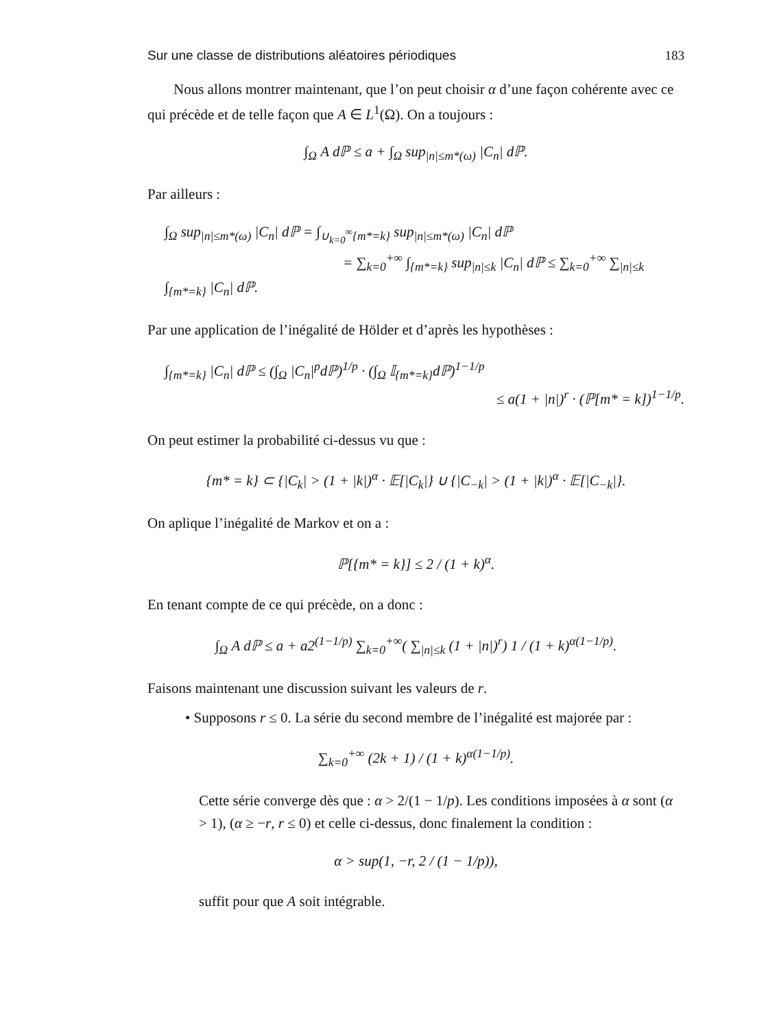Sur une classe de distributions aléatoires périodiques 183
Nous allons montrer maintenant, que l’on peut choisir α d’une façon cohérente avec ce qui précède et de telle façon que A ∈ L<sup>1</sup>(Ω). On a toujours :
∫<sub>Ω</sub> A dℙ ≤ a + ∫<sub>Ω</sub> sup<sub>|n|≤m*(ω)</sub> |C<sub>n</sub>| dℙ.
Par ailleurs :
∫<sub>Ω</sub> sup<sub>|n|≤m*(ω)</sub> |C<sub>n</sub>| dℙ = ∫<sub>∪<sub>k=0</sub><sup>∞</sup>{m*=k}</sub> sup<sub>|n|≤m*(ω)</sub> |C<sub>n</sub>| dℙ
= ∑<sub>k=0</sub><sup>+∞</sup> ∫<sub>{m*=k}</sub> sup<sub>|n|≤k</sub> |C<sub>n</sub>| dℙ ≤ ∑<sub>k=0</sub><sup>+∞</sup> ∑<sub>|n|≤k</sub> ∫<sub>{m*=k}</sub> |C<sub>n</sub>| dℙ.
Par une application de l’inégalité de Hölder et d’après les hypothèses :
∫<sub>{m*=k}</sub> |C<sub>n</sub>| dℙ ≤ (∫<sub>Ω</sub> |C<sub>n</sub>|<sup>p</sup>dℙ)<sup>1/p</sup> · (∫<sub>Ω</sub> 𝕀<sub>{m*=k}</sub>dℙ)<sup>1−1/p</sup>
≤ a(1 + |n|)<sup>r</sup> · (ℙ[m* = k])<sup>1−1/p</sup>.
On peut estimer la probabilité ci-dessus vu que :
{m* = k} ⊂ {|C<sub>k</sub>| > (1 + |k|)<sup>α</sup> · 𝔼[|C<sub>k</sub>|} ∪ {|C<sub>−k</sub>| > (1 + |k|)<sup>α</sup> · 𝔼[|C<sub>−k</sub>|}.
On aplique l’inégalité de Markov et on a :
ℙ[{m* = k}] ≤ 2 / (1 + k)<sup>α</sup>.
En tenant compte de ce qui précède, on a donc :
∫<sub>Ω</sub> A dℙ ≤ a + a2<sup>(1−1/p)</sup> ∑<sub>k=0</sub><sup>+∞</sup>( ∑<sub>|n|≤k</sub> (1 + |n|)<sup>r</sup>) 1 / (1 + k)<sup>α(1−1/p)</sup>.
Faisons maintenant une discussion suivant les valeurs de r.
• Supposons r ≤ 0. La série du second membre de l’inégalité est majorée par :
∑<sub>k=0</sub><sup>+∞</sup> (2k + 1) / (1 + k)<sup>α(1−1/p)</sup>.
Cette série converge dès que : α > 2/(1 − 1/p). Les conditions imposées à α sont (α > 1), (α ≥ −r, r ≤ 0) et celle ci-dessus, donc finalement la condition :
α > sup(1, −r, 2 / (1 − 1/p)),
suffit pour que A soit intégrable.